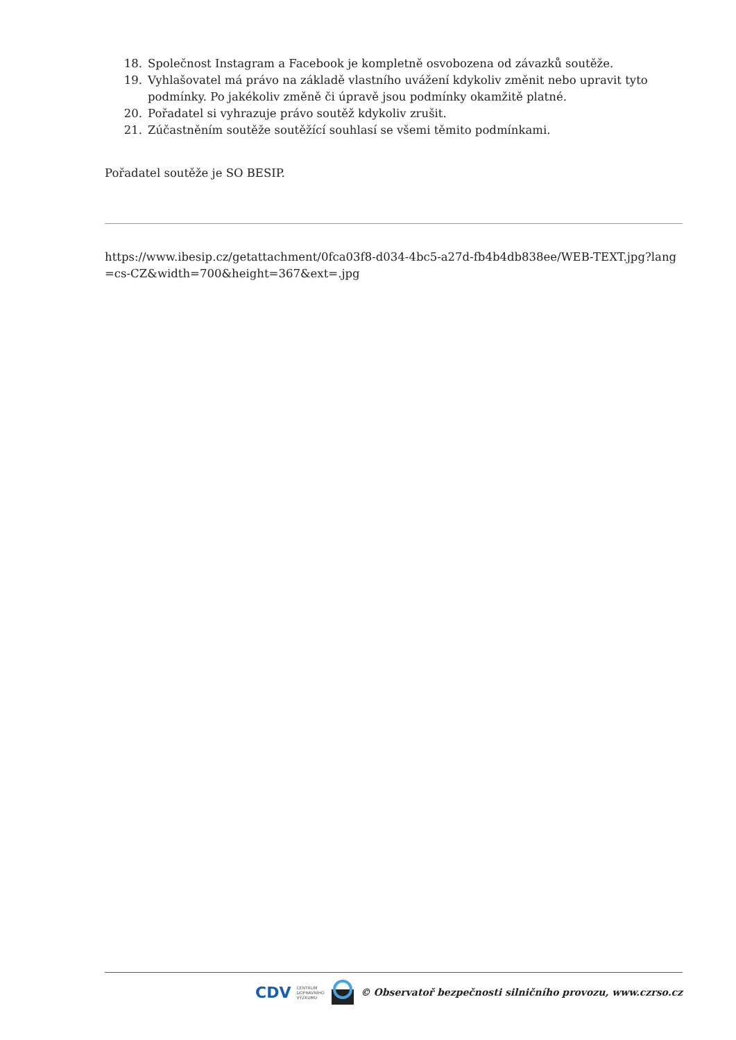18. Společnost Instagram a Facebook je kompletně osvobozena od závazků soutěže.
19. Vyhlašovatel má právo na základě vlastního uvážení kdykoliv změnit nebo upravit tyto podmínky. Po jakékoliv změně či úpravě jsou podmínky okamžitě platné.
20. Pořadatel si vyhrazuje právo soutěž kdykoliv zrušit.
21. Zúčastněním soutěže soutěžící souhlasí se všemi těmito podmínkami.
Pořadatel soutěže je SO BESIP.
https://www.ibesip.cz/getattachment/0fca03f8-d034-4bc5-a27d-fb4b4db838ee/WEB-TEXT.jpg?lang=cs-CZ&width=700&height=367&ext=.jpg
CDV CENTRUM
DOPRAVNÍHO
VÝZKUMU © Observatoř bezpečnosti silničního provozu, www.czrso.cz